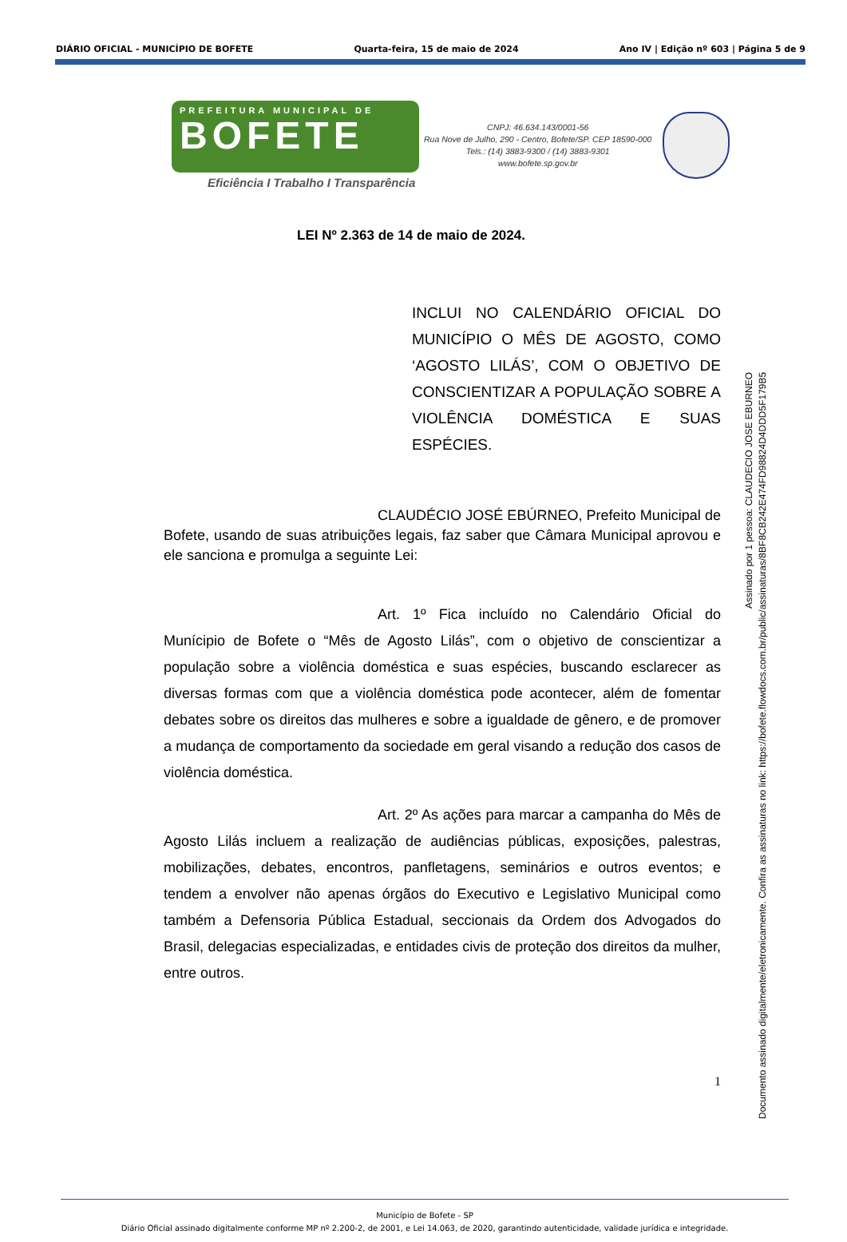DIÁRIO OFICIAL - MUNICÍPIO DE BOFETE Quarta-feira, 15 de maio de 2024 Ano IV | Edição nº 603 | Página 5 de 9
PREFEITURA MUNICIPAL DE
BOFETE
Eficiência I Trabalho I Transparência
CNPJ: 46.634.143/0001-56
Rua Nove de Julho, 290 - Centro, Bofete/SP. CEP 18590-000
Tels.: (14) 3883-9300 / (14) 3883-9301
www.bofete.sp.gov.br
LEI Nº 2.363 de 14 de maio de 2024.
INCLUI NO CALENDÁRIO OFICIAL DO MUNICÍPIO O MÊS DE AGOSTO, COMO ‘AGOSTO LILÁS’, COM O OBJETIVO DE CONSCIENTIZAR A POPULAÇÃO SOBRE A VIOLÊNCIA DOMÉSTICA E SUAS ESPÉCIES.
CLAUDÉCIO JOSÉ EBÚRNEO, Prefeito Municipal de Bofete, usando de suas atribuições legais, faz saber que Câmara Municipal aprovou e ele sanciona e promulga a seguinte Lei:
Art. 1º Fica incluído no Calendário Oficial do Munícipio de Bofete o “Mês de Agosto Lilás”, com o objetivo de conscientizar a população sobre a violência doméstica e suas espécies, buscando esclarecer as diversas formas com que a violência doméstica pode acontecer, além de fomentar debates sobre os direitos das mulheres e sobre a igualdade de gênero, e de promover a mudança de comportamento da sociedade em geral visando a redução dos casos de violência doméstica.
Art. 2º As ações para marcar a campanha do Mês de Agosto Lilás incluem a realização de audiências públicas, exposições, palestras, mobilizações, debates, encontros, panfletagens, seminários e outros eventos; e tendem a envolver não apenas órgãos do Executivo e Legislativo Municipal como também a Defensoria Pública Estadual, seccionais da Ordem dos Advogados do Brasil, delegacias especializadas, e entidades civis de proteção dos direitos da mulher, entre outros.
1
Assinado por 1 pessoa: CLAUDECIO JOSE EBURNEO
Documento assinado digitalmente/eletronicamente. Confira as assinaturas no link: https://bofete.flowdocs.com.br/public/assinaturas/8BF8CB242E474FD98824D4DDD5F179B5
Município de Bofete - SP
Diário Oficial assinado digitalmente conforme MP nº 2.200-2, de 2001, e Lei 14.063, de 2020, garantindo autenticidade, validade jurídica e integridade.